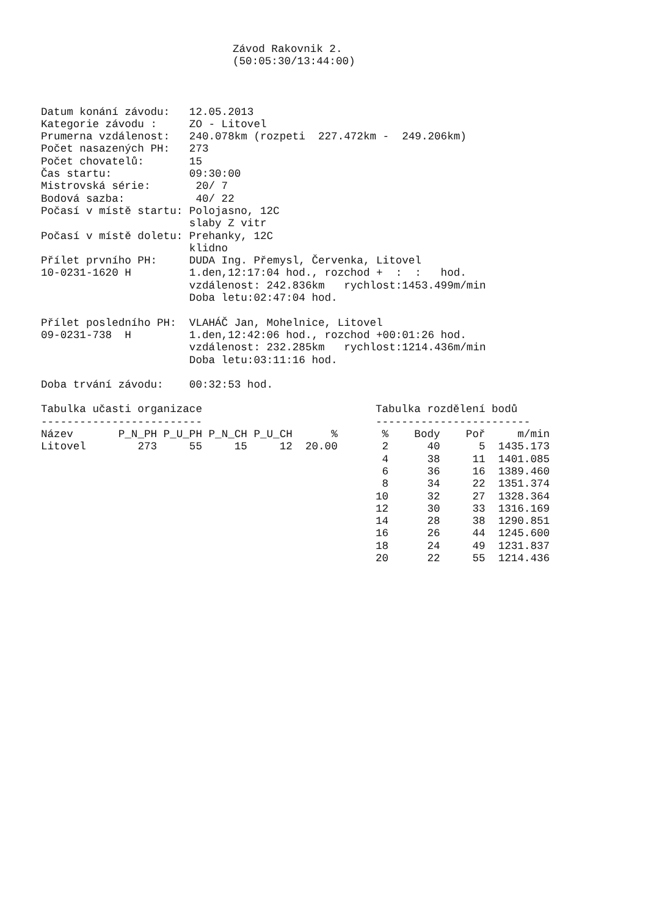Závod Rakovnik 2.
(50:05:30/13:44:00)
Datum konání závodu:   12.05.2013
Kategorie závodu :     ZO - Litovel
Prumerna vzdálenost:   240.078km (rozpeti  227.472km -  249.206km)
Počet nasazených PH:   273
Počet chovatelů:       15
Čas startu:            09:30:00
Mistrovská série:       20/ 7
Bodová sazba:           40/ 22
Počasí v místě startu: Polojasno, 12C
                       slaby Z vitr
Počasí v místě doletu: Prehanky, 12C
                       klidno
Přílet prvního PH:     DUDA Ing. Přemysl, Červenka, Litovel
10-0231-1620 H         1.den,12:17:04 hod., rozchod +  :  :   hod.
                       vzdálenost: 242.836km   rychlost:1453.499m/min
                       Doba letu:02:47:04 hod.

Přílet posledního PH:  VLAHÁČ Jan, Mohelnice, Litovel
09-0231-738  H         1.den,12:42:06 hod., rozchod +00:01:26 hod.
                       vzdálenost: 232.285km   rychlost:1214.436m/min
                       Doba letu:03:11:16 hod.

Doba trvání závodu:    00:32:53 hod.
Tabulka učasti organizace
-------------------------
| Název | P_N_PH | P_U_PH | P_N_CH | P_U_CH | % |
| --- | --- | --- | --- | --- | --- |
| Litovel | 273 | 55 | 15 | 12 | 20.00 |
Tabulka rozdělení bodů
------------------------
| % | Body | Poř | m/min |
| --- | --- | --- | --- |
| 2 | 40 | 5 | 1435.173 |
| 4 | 38 | 11 | 1401.085 |
| 6 | 36 | 16 | 1389.460 |
| 8 | 34 | 22 | 1351.374 |
| 10 | 32 | 27 | 1328.364 |
| 12 | 30 | 33 | 1316.169 |
| 14 | 28 | 38 | 1290.851 |
| 16 | 26 | 44 | 1245.600 |
| 18 | 24 | 49 | 1231.837 |
| 20 | 22 | 55 | 1214.436 |